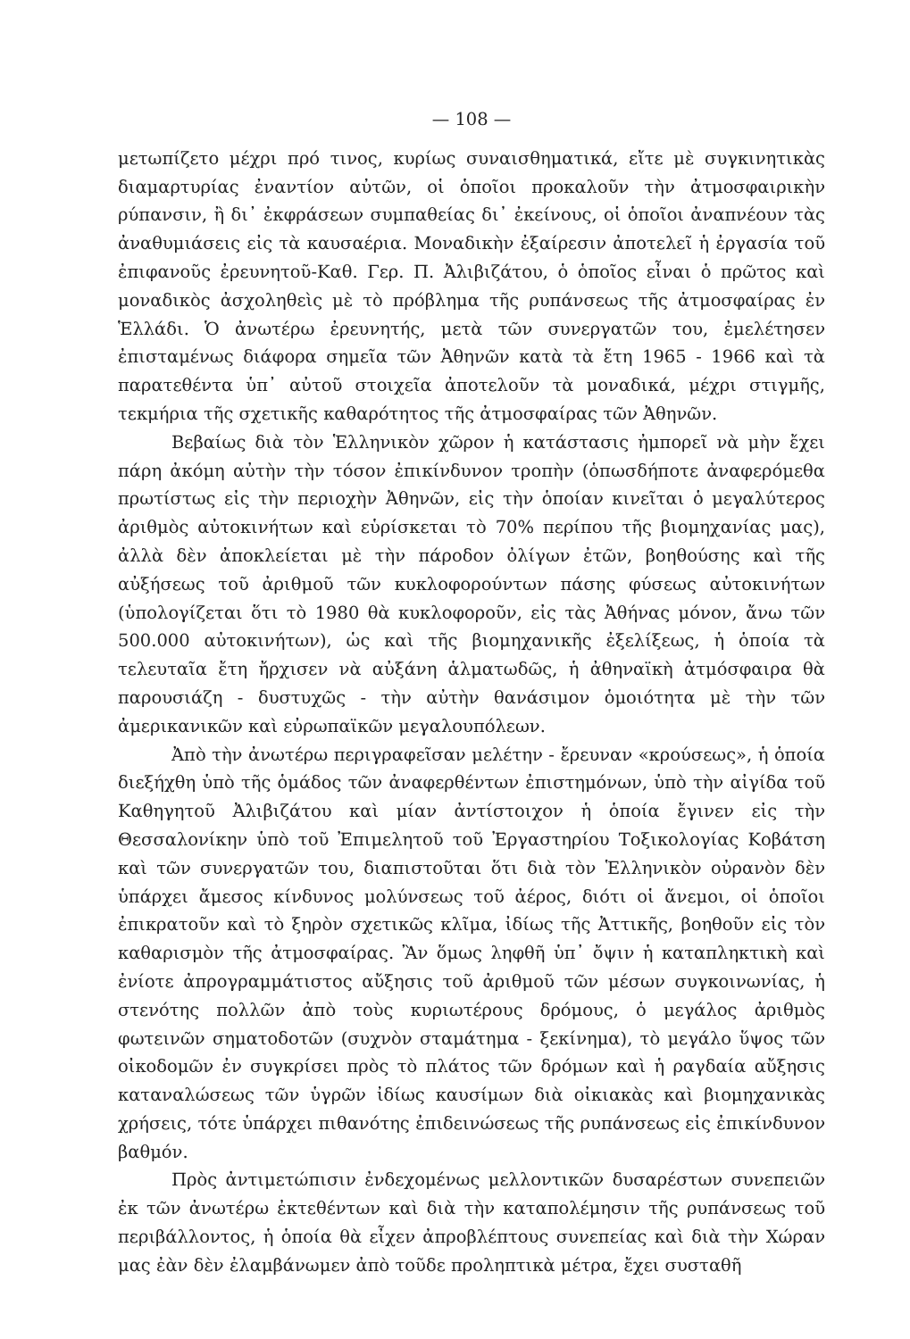— 108 —
μετωπίζετο μέχρι πρό τινος, κυρίως συναισθηματικά, εἴτε μὲ συγκινητικὰς διαμαρτυρίας ἐναντίον αὐτῶν, οἱ ὁποῖοι προκαλοῦν τὴν ἀτμοσφαιρικὴν ρύπανσιν, ἢ δι᾽ ἐκφράσεων συμπαθείας δι᾽ ἐκείνους, οἱ ὁποῖοι ἀναπνέουν τὰς ἀναθυμιάσεις εἰς τὰ καυσαέρια. Μοναδικὴν ἐξαίρεσιν ἀποτελεῖ ἡ ἐργασία τοῦ ἐπιφανοῦς ἐρευνητοῦ-Καθ. Γερ. Π. Ἀλιβιζάτου, ὁ ὁποῖος εἶναι ὁ πρῶτος καὶ μοναδικὸς ἀσχοληθεὶς μὲ τὸ πρόβλημα τῆς ρυπάνσεως τῆς ἀτμοσφαίρας ἐν Ἑλλάδι. Ὁ ἀνωτέρω ἐρευνητής, μετὰ τῶν συνεργατῶν του, ἐμελέτησεν ἐπισταμένως διάφορα σημεῖα τῶν Ἀθηνῶν κατὰ τὰ ἔτη 1965 - 1966 καὶ τὰ παρατεθέντα ὑπ᾽ αὐτοῦ στοιχεῖα ἀποτελοῦν τὰ μοναδικά, μέχρι στιγμῆς, τεκμήρια τῆς σχετικῆς καθαρότητος τῆς ἀτμοσφαίρας τῶν Ἀθηνῶν.
Βεβαίως διὰ τὸν Ἑλληνικὸν χῶρον ἡ κατάστασις ἠμπορεῖ νὰ μὴν ἔχει πάρη ἀκόμη αὐτὴν τὴν τόσον ἐπικίνδυνον τροπὴν (ὁπωσδήποτε ἀναφερόμεθα πρωτίστως εἰς τὴν περιοχὴν Ἀθηνῶν, εἰς τὴν ὁποίαν κινεῖται ὁ μεγαλύτερος ἀριθμὸς αὐτοκινήτων καὶ εὑρίσκεται τὸ 70% περίπου τῆς βιομηχανίας μας), ἀλλὰ δὲν ἀποκλείεται μὲ τὴν πάροδον ὀλίγων ἐτῶν, βοηθούσης καὶ τῆς αὐξήσεως τοῦ ἀριθμοῦ τῶν κυκλοφορούντων πάσης φύσεως αὐτοκινήτων (ὑπολογίζεται ὅτι τὸ 1980 θὰ κυκλοφοροῦν, εἰς τὰς Ἀθήνας μόνον, ἄνω τῶν 500.000 αὐτοκινήτων), ὡς καὶ τῆς βιομηχανικῆς ἐξελίξεως, ἡ ὁποία τὰ τελευταῖα ἔτη ἤρχισεν νὰ αὐξάνη ἁλματωδῶς, ἡ ἀθηναϊκὴ ἀτμόσφαιρα θὰ παρουσιάζη - δυστυχῶς - τὴν αὐτὴν θανάσιμον ὁμοιότητα μὲ τὴν τῶν ἀμερικανικῶν καὶ εὐρωπαϊκῶν μεγαλουπόλεων.
Ἀπὸ τὴν ἀνωτέρω περιγραφεῖσαν μελέτην - ἔρευναν «κρούσεως», ἡ ὁποία διεξήχθη ὑπὸ τῆς ὁμάδος τῶν ἀναφερθέντων ἐπιστημόνων, ὑπὸ τὴν αἰγίδα τοῦ Καθηγητοῦ Ἀλιβιζάτου καὶ μίαν ἀντίστοιχον ἡ ὁποία ἔγινεν εἰς τὴν Θεσσαλονίκην ὑπὸ τοῦ Ἐπιμελητοῦ τοῦ Ἐργαστηρίου Τοξικολογίας Κοβάτση καὶ τῶν συνεργατῶν του, διαπιστοῦται ὅτι διὰ τὸν Ἑλληνικὸν οὐρανὸν δὲν ὑπάρχει ἄμεσος κίνδυνος μολύνσεως τοῦ ἀέρος, διότι οἱ ἄνεμοι, οἱ ὁποῖοι ἐπικρατοῦν καὶ τὸ ξηρὸν σχετικῶς κλῖμα, ἰδίως τῆς Ἀττικῆς, βοηθοῦν εἰς τὸν καθαρισμὸν τῆς ἀτμοσφαίρας. Ἂν ὅμως ληφθῆ ὑπ᾽ ὄψιν ἡ καταπληκτικὴ καὶ ἐνίοτε ἀπρογραμμάτιστος αὔξησις τοῦ ἀριθμοῦ τῶν μέσων συγκοινωνίας, ἡ στενότης πολλῶν ἀπὸ τοὺς κυριωτέρους δρόμους, ὁ μεγάλος ἀριθμὸς φωτεινῶν σηματοδοτῶν (συχνὸν σταμάτημα - ξεκίνημα), τὸ μεγάλο ὕψος τῶν οἰκοδομῶν ἐν συγκρίσει πρὸς τὸ πλάτος τῶν δρόμων καὶ ἡ ραγδαία αὔξησις καταναλώσεως τῶν ὑγρῶν ἰδίως καυσίμων διὰ οἰκιακὰς καὶ βιομηχανικὰς χρήσεις, τότε ὑπάρχει πιθανότης ἐπιδεινώσεως τῆς ρυπάνσεως εἰς ἐπικίνδυνον βαθμόν.
Πρὸς ἀντιμετώπισιν ἐνδεχομένως μελλοντικῶν δυσαρέστων συνεπειῶν ἐκ τῶν ἀνωτέρω ἐκτεθέντων καὶ διὰ τὴν καταπολέμησιν τῆς ρυπάνσεως τοῦ περιβάλλοντος, ἡ ὁποία θὰ εἶχεν ἀπροβλέπτους συνεπείας καὶ διὰ τὴν Χώραν μας ἐὰν δὲν ἐλαμβάνωμεν ἀπὸ τοῦδε προληπτικὰ μέτρα, ἔχει συσταθῆ